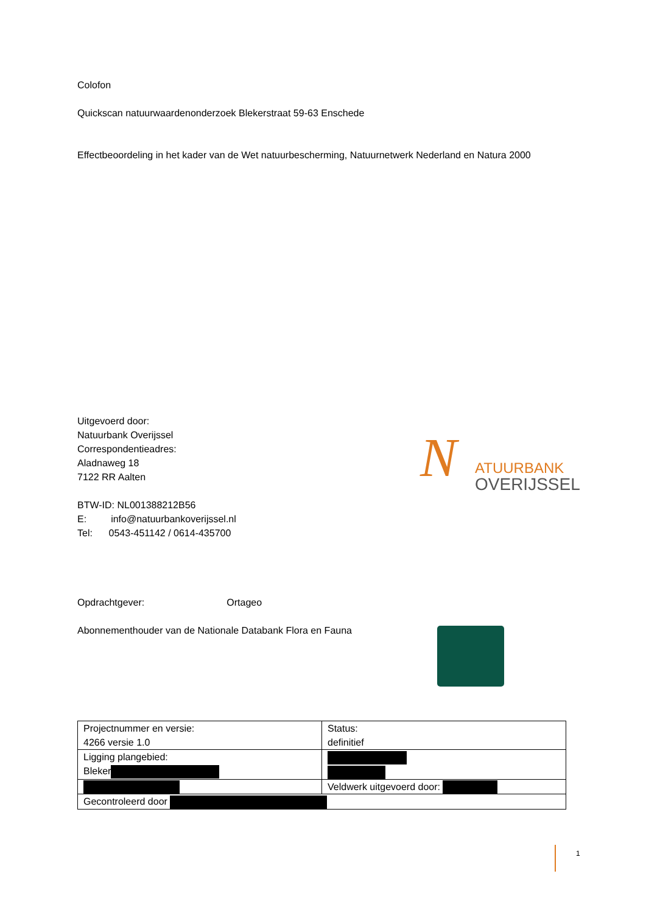Colofon
Quickscan natuurwaardenonderzoek Blekerstraat 59-63 Enschede
Effectbeoordeling in het kader van de Wet natuurbescherming, Natuurnetwerk Nederland en Natura 2000
Uitgevoerd door:
Natuurbank Overijssel
Correspondentieadres:
Aladnaweg 18
7122 RR Aalten
BTW-ID: NL001388212B56
E: info@natuurbankoverijssel.nl
Tel: 0543-451142 / 0614-435700
N ATUURBANK
OVERIJSSEL
Opdrachtgever: Ortageo
Abonnementhouder van de Nationale Databank Flora en Fauna
| Projectnummer en versie: 4266 versie 1.0 | Status: definitief |
| Ligging plangebied: Bleker | |
| | Veldwerk uitgevoerd door: |
| Gecontroleerd door | |
1